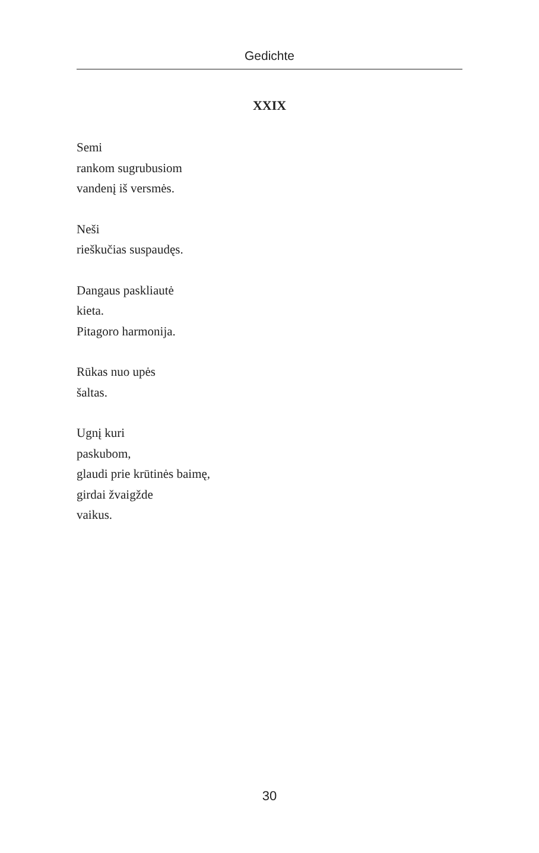Gedichte
XXIX
Semi
rankom sugrubusiom
vandenį iš versmės.
Neši
rieškučias suspaudęs.
Dangaus paskliautė
kieta.
Pitagoro harmonija.
Rūkas nuo upės
šaltas.
Ugnį kuri
paskubom,
glaudi prie krūtinės baimę,
girdai žvaigžde
vaikus.
30